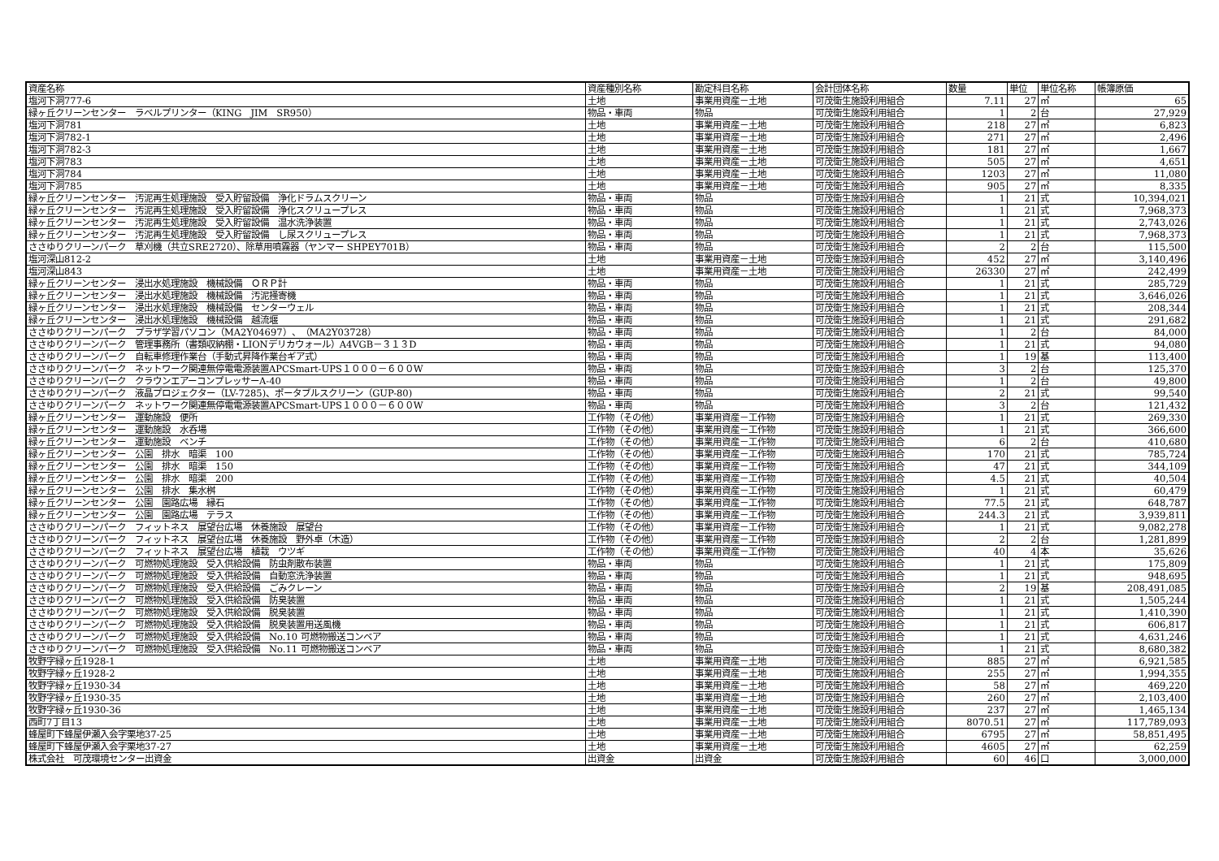| 資産名称 | 資産種別名称 | 勘定科目名称 | 会計団体名称 | 数量 | 単位 | 単位名称 | 帳簿原価 |
| --- | --- | --- | --- | --- | --- | --- | --- |
| 塩河下洞777-6 | 土地 | 事業用資産－土地 | 可茂衛生施設利用組合 | 7.11 | 27 | ㎡ | 65 |
| 緑ヶ丘クリーンセンター ラベルプリンター（KING JIM SR950） | 物品・車両 | 物品 | 可茂衛生施設利用組合 | 1 | 2 | 台 | 27,929 |
| 塩河下洞781 | 土地 | 事業用資産－土地 | 可茂衛生施設利用組合 | 218 | 27 | ㎡ | 6,823 |
| 塩河下洞782-1 | 土地 | 事業用資産－土地 | 可茂衛生施設利用組合 | 271 | 27 | ㎡ | 2,496 |
| 塩河下洞782-3 | 土地 | 事業用資産－土地 | 可茂衛生施設利用組合 | 181 | 27 | ㎡ | 1,667 |
| 塩河下洞783 | 土地 | 事業用資産－土地 | 可茂衛生施設利用組合 | 505 | 27 | ㎡ | 4,651 |
| 塩河下洞784 | 土地 | 事業用資産－土地 | 可茂衛生施設利用組合 | 1203 | 27 | ㎡ | 11,080 |
| 塩河下洞785 | 土地 | 事業用資産－土地 | 可茂衛生施設利用組合 | 905 | 27 | ㎡ | 8,335 |
| 緑ヶ丘クリーンセンター 汚泥再生処理施設 受入貯留設備 浄化ドラムスクリーン | 物品・車両 | 物品 | 可茂衛生施設利用組合 | 1 | 21 | 式 | 10,394,021 |
| 緑ヶ丘クリーンセンター 汚泥再生処理施設 受入貯留設備 浄化スクリュープレス | 物品・車両 | 物品 | 可茂衛生施設利用組合 | 1 | 21 | 式 | 7,968,373 |
| 緑ヶ丘クリーンセンター 汚泥再生処理施設 受入貯留設備 温水洗浄装置 | 物品・車両 | 物品 | 可茂衛生施設利用組合 | 1 | 21 | 式 | 2,743,026 |
| 緑ヶ丘クリーンセンター 汚泥再生処理施設 受入貯留設備 し尿スクリュープレス | 物品・車両 | 物品 | 可茂衛生施設利用組合 | 1 | 21 | 式 | 7,968,373 |
| ささゆりクリーンパーク 草刈機（共立SRE2720）、除草用噴霧器（ヤンマー SHPEY701B） | 物品・車両 | 物品 | 可茂衛生施設利用組合 | 2 | 2 | 台 | 115,500 |
| 塩河深山812-2 | 土地 | 事業用資産－土地 | 可茂衛生施設利用組合 | 452 | 27 | ㎡ | 3,140,496 |
| 塩河深山843 | 土地 | 事業用資産－土地 | 可茂衛生施設利用組合 | 26330 | 27 | ㎡ | 242,499 |
| 緑ヶ丘クリーンセンター 浸出水処理施設 機械設備 ＯＲＰ計 | 物品・車両 | 物品 | 可茂衛生施設利用組合 | 1 | 21 | 式 | 285,729 |
| 緑ヶ丘クリーンセンター 浸出水処理施設 機械設備 汚泥掻寄機 | 物品・車両 | 物品 | 可茂衛生施設利用組合 | 1 | 21 | 式 | 3,646,026 |
| 緑ヶ丘クリーンセンター 浸出水処理施設 機械設備 センターウェル | 物品・車両 | 物品 | 可茂衛生施設利用組合 | 1 | 21 | 式 | 208,344 |
| 緑ヶ丘クリーンセンター 浸出水処理施設 機械設備 越流堰 | 物品・車両 | 物品 | 可茂衛生施設利用組合 | 1 | 21 | 式 | 291,682 |
| ささゆりクリーンパーク プラザ学習パソコン（MA2Y04697）、（MA2Y03728） | 物品・車両 | 物品 | 可茂衛生施設利用組合 | 1 | 2 | 台 | 84,000 |
| ささゆりクリーンパーク 管理事務所（書類収納棚・LIONデリカウォール）A4VGB－３１３D | 物品・車両 | 物品 | 可茂衛生施設利用組合 | 1 | 21 | 式 | 94,080 |
| ささゆりクリーンパーク 自転車修理作業台（手動式昇降作業台ギア式） | 物品・車両 | 物品 | 可茂衛生施設利用組合 | 1 | 19 | 基 | 113,400 |
| ささゆりクリーンパーク ネットワーク関連無停電電源装置APCSmart-UPS１０００－６００W | 物品・車両 | 物品 | 可茂衛生施設利用組合 | 3 | 2 | 台 | 125,370 |
| ささゆりクリーンパーク クラウンエアーコンプレッサーA-40 | 物品・車両 | 物品 | 可茂衛生施設利用組合 | 1 | 2 | 台 | 49,800 |
| ささゆりクリーンパーク 液晶プロジェクター（LV-7285)、ポータブルスクリーン（GUP-80) | 物品・車両 | 物品 | 可茂衛生施設利用組合 | 2 | 21 | 式 | 99,540 |
| ささゆりクリーンパーク ネットワーク関連無停電電源装置APCSmart-UPS１０００－６００W | 物品・車両 | 物品 | 可茂衛生施設利用組合 | 3 | 2 | 台 | 121,432 |
| 緑ヶ丘クリーンセンター 運動施設 便所 | 工作物（その他） | 事業用資産－工作物 | 可茂衛生施設利用組合 | 1 | 21 | 式 | 269,330 |
| 緑ヶ丘クリーンセンター 運動施設 水呑場 | 工作物（その他） | 事業用資産－工作物 | 可茂衛生施設利用組合 | 1 | 21 | 式 | 366,600 |
| 緑ヶ丘クリーンセンター 運動施設 ベンチ | 工作物（その他） | 事業用資産－工作物 | 可茂衛生施設利用組合 | 6 | 2 | 台 | 410,680 |
| 緑ヶ丘クリーンセンター 公園 排水 暗渠 100 | 工作物（その他） | 事業用資産－工作物 | 可茂衛生施設利用組合 | 170 | 21 | 式 | 785,724 |
| 緑ヶ丘クリーンセンター 公園 排水 暗渠 150 | 工作物（その他） | 事業用資産－工作物 | 可茂衛生施設利用組合 | 47 | 21 | 式 | 344,109 |
| 緑ヶ丘クリーンセンター 公園 排水 暗渠 200 | 工作物（その他） | 事業用資産－工作物 | 可茂衛生施設利用組合 | 4.5 | 21 | 式 | 40,504 |
| 緑ヶ丘クリーンセンター 公園 排水 集水桝 | 工作物（その他） | 事業用資産－工作物 | 可茂衛生施設利用組合 | 1 | 21 | 式 | 60,479 |
| 緑ヶ丘クリーンセンター 公園 園路広場 縁石 | 工作物（その他） | 事業用資産－工作物 | 可茂衛生施設利用組合 | 77.5 | 21 | 式 | 648,787 |
| 緑ヶ丘クリーンセンター 公園 園路広場 テラス | 工作物（その他） | 事業用資産－工作物 | 可茂衛生施設利用組合 | 244.3 | 21 | 式 | 3,939,811 |
| ささゆりクリーンパーク フィットネス 展望台広場 休養施設 展望台 | 工作物（その他） | 事業用資産－工作物 | 可茂衛生施設利用組合 | 1 | 21 | 式 | 9,082,278 |
| ささゆりクリーンパーク フィットネス 展望台広場 休養施設 野外卓（木造） | 工作物（その他） | 事業用資産－工作物 | 可茂衛生施設利用組合 | 2 | 2 | 台 | 1,281,899 |
| ささゆりクリーンパーク フィットネス 展望台広場 植栽 ウツギ | 工作物（その他） | 事業用資産－工作物 | 可茂衛生施設利用組合 | 40 | 4 | 本 | 35,626 |
| ささゆりクリーンパーク 可燃物処理施設 受入供給設備 防虫剤散布装置 | 物品・車両 | 物品 | 可茂衛生施設利用組合 | 1 | 21 | 式 | 175,809 |
| ささゆりクリーンパーク 可燃物処理施設 受入供給設備 自動窓洗浄装置 | 物品・車両 | 物品 | 可茂衛生施設利用組合 | 1 | 21 | 式 | 948,695 |
| ささゆりクリーンパーク 可燃物処理施設 受入供給設備 ごみクレーン | 物品・車両 | 物品 | 可茂衛生施設利用組合 | 2 | 19 | 基 | 208,491,085 |
| ささゆりクリーンパーク 可燃物処理施設 受入供給設備 防臭装置 | 物品・車両 | 物品 | 可茂衛生施設利用組合 | 1 | 21 | 式 | 1,505,244 |
| ささゆりクリーンパーク 可燃物処理施設 受入供給設備 脱臭装置 | 物品・車両 | 物品 | 可茂衛生施設利用組合 | 1 | 21 | 式 | 1,410,390 |
| ささゆりクリーンパーク 可燃物処理施設 受入供給設備 脱臭装置用送風機 | 物品・車両 | 物品 | 可茂衛生施設利用組合 | 1 | 21 | 式 | 606,817 |
| ささゆりクリーンパーク 可燃物処理施設 受入供給設備 No.10 可燃物搬送コンベア | 物品・車両 | 物品 | 可茂衛生施設利用組合 | 1 | 21 | 式 | 4,631,246 |
| ささゆりクリーンパーク 可燃物処理施設 受入供給設備 No.11 可燃物搬送コンベア | 物品・車両 | 物品 | 可茂衛生施設利用組合 | 1 | 21 | 式 | 8,680,382 |
| 牧野字緑ヶ丘1928-1 | 土地 | 事業用資産－土地 | 可茂衛生施設利用組合 | 885 | 27 | ㎡ | 6,921,585 |
| 牧野字緑ヶ丘1928-2 | 土地 | 事業用資産－土地 | 可茂衛生施設利用組合 | 255 | 27 | ㎡ | 1,994,355 |
| 牧野字緑ヶ丘1930-34 | 土地 | 事業用資産－土地 | 可茂衛生施設利用組合 | 58 | 27 | ㎡ | 469,220 |
| 牧野字緑ヶ丘1930-35 | 土地 | 事業用資産－土地 | 可茂衛生施設利用組合 | 260 | 27 | ㎡ | 2,103,400 |
| 牧野字緑ヶ丘1930-36 | 土地 | 事業用資産－土地 | 可茂衛生施設利用組合 | 237 | 27 | ㎡ | 1,465,134 |
| 西町7丁目13 | 土地 | 事業用資産－土地 | 可茂衛生施設利用組合 | 8070.51 | 27 | ㎡ | 117,789,093 |
| 蜂屋町下蜂屋伊瀬入会字栗地37-25 | 土地 | 事業用資産－土地 | 可茂衛生施設利用組合 | 6795 | 27 | ㎡ | 58,851,495 |
| 蜂屋町下蜂屋伊瀬入会字栗地37-27 | 土地 | 事業用資産－土地 | 可茂衛生施設利用組合 | 4605 | 27 | ㎡ | 62,259 |
| 株式会社 可茂環境センター出資金 | 出資金 | 出資金 | 可茂衛生施設利用組合 | 60 | 46 | 口 | 3,000,000 |